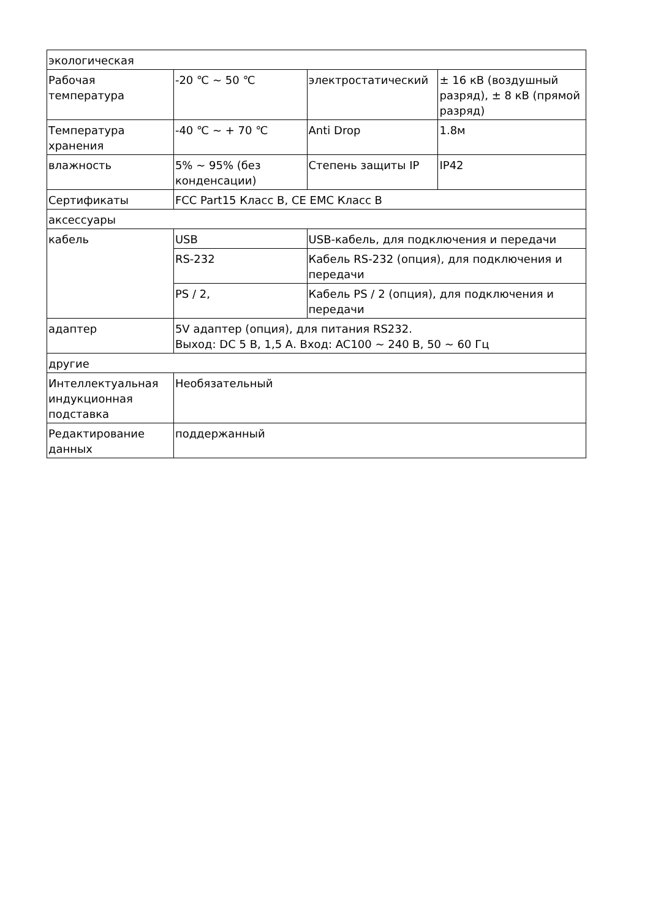| экологическая | | | |
| Рабочая температура | -20 ℃ ~ 50 ℃ | электростатический | ± 16 кВ (воздушный разряд), ± 8 кВ (прямой разряд) |
| Температура хранения | -40 ℃ ~ + 70 ℃ | Anti Drop | 1.8м |
| влажность | 5% ~ 95% (без конденсации) | Степень защиты IP | IP42 |
| Сертификаты | FCC Part15 Класс B, CE EMC Класс B | | |
| аксессуары | | | |
| кабель | USB | USB-кабель, для подключения и передачи | |
| | RS-232 | Кабель RS-232 (опция), для подключения и передачи | |
| | PS / 2, | Кабель PS / 2 (опция), для подключения и передачи | |
| адаптер | 5V адаптер (опция), для питания RS232. Выход: DC 5 В, 1,5 А. Вход: AC100 ~ 240 В, 50 ~ 60 Гц | | |
| другие | | | |
| Интеллектуальная индукционная подставка | Необязательный | | |
| Редактирование данных | поддержанный | | |